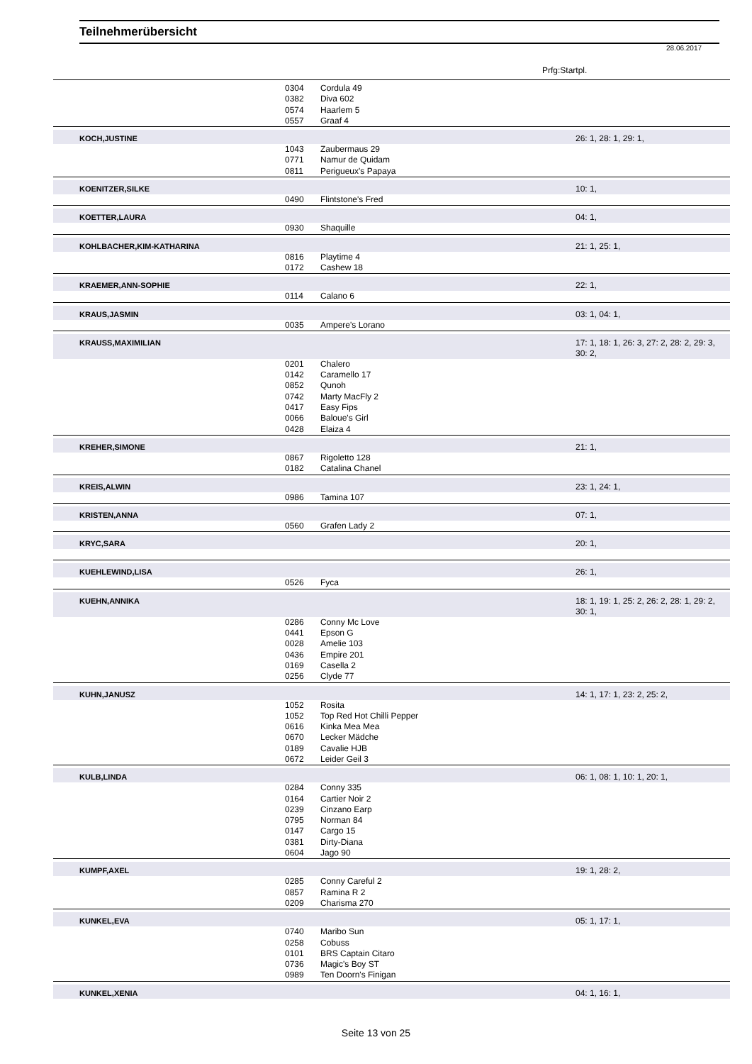Teilnehmerübersicht
28.06.2017
Prfg:Startpl.
| | 0304 | Cordula 49 | |
| | 0382 | Diva 602 | |
| | 0574 | Haarlem 5 | |
| | 0557 | Graaf 4 | |
| KOCH,JUSTINE | | | 26: 1, 28: 1, 29: 1, |
| | 1043 | Zaubermaus 29 | |
| | 0771 | Namur de Quidam | |
| | 0811 | Perigueux's Papaya | |
| KOENITZER,SILKE | | | 10: 1, |
| | 0490 | Flintstone's Fred | |
| KOETTER,LAURA | | | 04: 1, |
| | 0930 | Shaquille | |
| KOHLBACHER,KIM-KATHARINA | | | 21: 1, 25: 1, |
| | 0816 | Playtime 4 | |
| | 0172 | Cashew 18 | |
| KRAEMER,ANN-SOPHIE | | | 22: 1, |
| | 0114 | Calano 6 | |
| KRAUS,JASMIN | | | 03: 1, 04: 1, |
| | 0035 | Ampere's Lorano | |
| KRAUSS,MAXIMILIAN | | | 17: 1, 18: 1, 26: 3, 27: 2, 28: 2, 29: 3, 30: 2, |
| | 0201 | Chalero | |
| | 0142 | Caramello 17 | |
| | 0852 | Qunoh | |
| | 0742 | Marty MacFly 2 | |
| | 0417 | Easy Fips | |
| | 0066 | Baloue's Girl | |
| | 0428 | Elaiza 4 | |
| KREHER,SIMONE | | | 21: 1, |
| | 0867 | Rigoletto 128 | |
| | 0182 | Catalina Chanel | |
| KREIS,ALWIN | | | 23: 1, 24: 1, |
| | 0986 | Tamina 107 | |
| KRISTEN,ANNA | | | 07: 1, |
| | 0560 | Grafen Lady 2 | |
| KRYC,SARA | | | 20: 1, |
| KUEHLEWIND,LISA | | | 26: 1, |
| | 0526 | Fyca | |
| KUEHN,ANNIKA | | | 18: 1, 19: 1, 25: 2, 26: 2, 28: 1, 29: 2, 30: 1, |
| | 0286 | Conny Mc Love | |
| | 0441 | Epson G | |
| | 0028 | Amelie 103 | |
| | 0436 | Empire 201 | |
| | 0169 | Casella 2 | |
| | 0256 | Clyde 77 | |
| KUHN,JANUSZ | | | 14: 1, 17: 1, 23: 2, 25: 2, |
| | 1052 | Rosita | |
| | 1052 | Top Red Hot Chilli Pepper | |
| | 0616 | Kinka Mea Mea | |
| | 0670 | Lecker Mädche | |
| | 0189 | Cavalie HJB | |
| | 0672 | Leider Geil 3 | |
| KULB,LINDA | | | 06: 1, 08: 1, 10: 1, 20: 1, |
| | 0284 | Conny 335 | |
| | 0164 | Cartier Noir 2 | |
| | 0239 | Cinzano Earp | |
| | 0795 | Norman 84 | |
| | 0147 | Cargo 15 | |
| | 0381 | Dirty-Diana | |
| | 0604 | Jago 90 | |
| KUMPF,AXEL | | | 19: 1, 28: 2, |
| | 0285 | Conny Careful 2 | |
| | 0857 | Ramina R 2 | |
| | 0209 | Charisma 270 | |
| KUNKEL,EVA | | | 05: 1, 17: 1, |
| | 0740 | Maribo Sun | |
| | 0258 | Cobuss | |
| | 0101 | BRS Captain Citaro | |
| | 0736 | Magic's Boy ST | |
| | 0989 | Ten Doorn's Finigan | |
| KUNKEL,XENIA | | | 04: 1, 16: 1, |
Seite 13 von 25